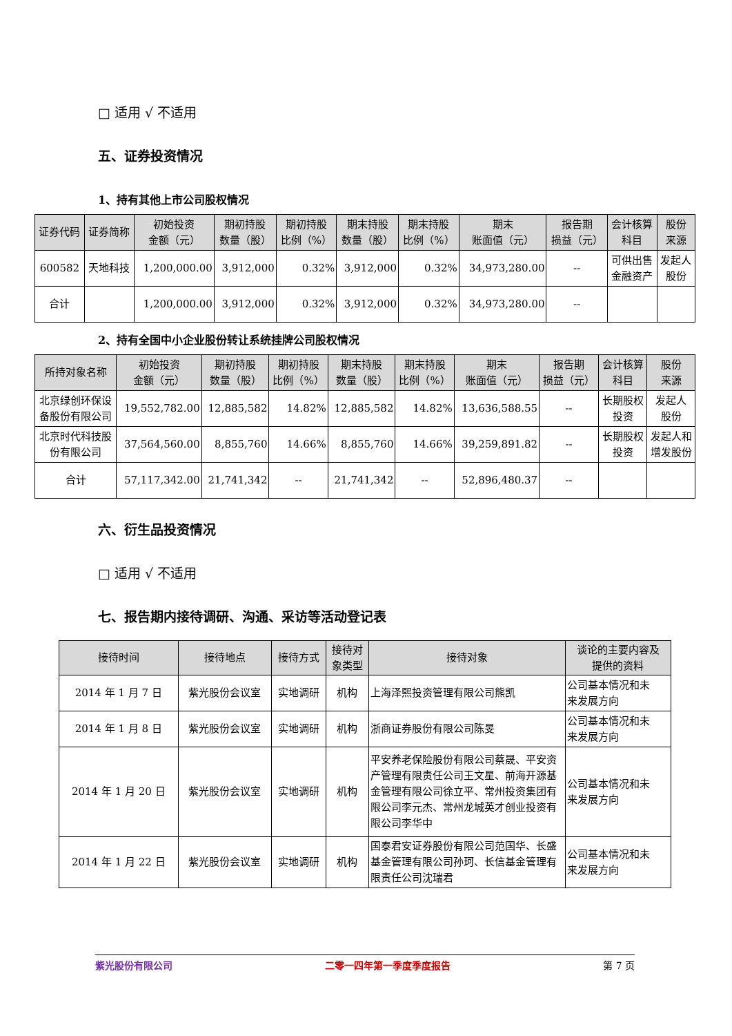□ 适用 √ 不适用
五、证券投资情况
1、持有其他上市公司股权情况
| 证券代码 | 证券简称 | 初始投资 金额（元） | 期初持股 数量（股） | 期初持股 比例（%） | 期末持股 数量（股） | 期末持股 比例（%） | 期末 账面值（元） | 报告期 损益（元） | 会计核算 科目 | 股份 来源 |
| --- | --- | --- | --- | --- | --- | --- | --- | --- | --- | --- |
| 600582 | 天地科技 | 1,200,000.00 | 3,912,000 | 0.32% | 3,912,000 | 0.32% | 34,973,280.00 | -- | 可供出售 金融资产 | 发起人 股份 |
| 合计 | | 1,200,000.00 | 3,912,000 | 0.32% | 3,912,000 | 0.32% | 34,973,280.00 | -- | | |
2、持有全国中小企业股份转让系统挂牌公司股权情况
| 所持对象名称 | 初始投资 金额（元） | 期初持股 数量（股） | 期初持股 比例（%） | 期末持股 数量（股） | 期末持股 比例（%） | 期末 账面值（元） | 报告期 损益（元） | 会计核算 科目 | 股份 来源 |
| --- | --- | --- | --- | --- | --- | --- | --- | --- | --- |
| 北京绿创环保设 备股份有限公司 | 19,552,782.00 | 12,885,582 | 14.82% | 12,885,582 | 14.82% | 13,636,588.55 | -- | 长期股权 投资 | 发起人 股份 |
| 北京时代科技股 份有限公司 | 37,564,560.00 | 8,855,760 | 14.66% | 8,855,760 | 14.66% | 39,259,891.82 | -- | 长期股权 投资 | 发起人和 增发股份 |
| 合计 | 57,117,342.00 | 21,741,342 | -- | 21,741,342 | -- | 52,896,480.37 | -- | | |
六、衍生品投资情况
□ 适用 √ 不适用
七、报告期内接待调研、沟通、采访等活动登记表
| 接待时间 | 接待地点 | 接待方式 | 接待对 象类型 | 接待对象 | 谈论的主要内容及 提供的资料 |
| --- | --- | --- | --- | --- | --- |
| 2014 年 1 月 7 日 | 紫光股份会议室 | 实地调研 | 机构 | 上海泽熙投资管理有限公司熊凯 | 公司基本情况和未 来发展方向 |
| 2014 年 1 月 8 日 | 紫光股份会议室 | 实地调研 | 机构 | 浙商证券股份有限公司陈旻 | 公司基本情况和未 来发展方向 |
| 2014 年 1 月 20 日 | 紫光股份会议室 | 实地调研 | 机构 | 平安养老保险股份有限公司蔡晟、平安资产管理有限责任公司王文星、前海开源基金管理有限公司徐立平、常州投资集团有限公司李元杰、常州龙城英才创业投资有限公司李华中 | 公司基本情况和未 来发展方向 |
| 2014 年 1 月 22 日 | 紫光股份会议室 | 实地调研 | 机构 | 国泰君安证券股份有限公司范国华、长盛基金管理有限公司孙珂、长信基金管理有限责任公司沈瑞君 | 公司基本情况和未 来发展方向 |
紫光股份有限公司 二零一四年第一季度季度报告 第 7 页